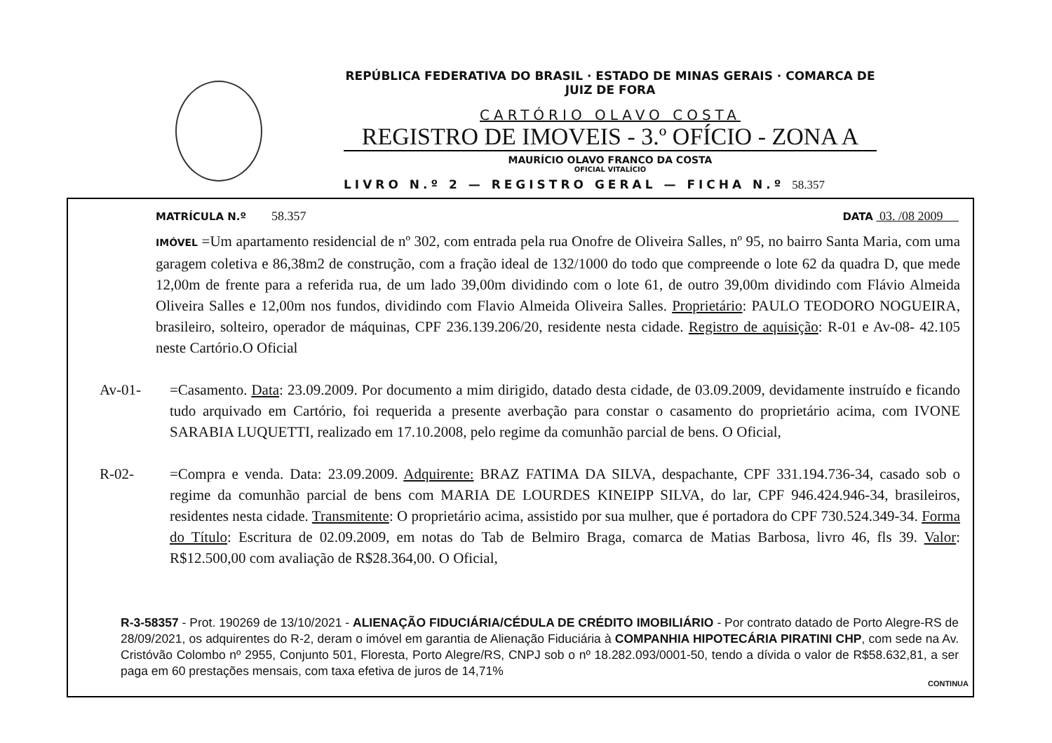REPÚBLICA FEDERATIVA DO BRASIL · ESTADO DE MINAS GERAIS · COMARCA DE JUIZ DE FORA
CARTÓRIO OLAVO COSTA
REGISTRO DE IMOVEIS - 3.º OFÍCIO - ZONA A
MAURÍCIO OLAVO FRANCO DA COSTA
OFICIAL VITALÍCIO
LIVRO N.º 2 — REGISTRO GERAL — FICHA N.º 58.357
MATRÍCULA N.º 58.357 DATA 03. /08 2009
IMÓVEL =Um apartamento residencial de nº 302, com entrada pela rua Onofre de Oliveira Salles, nº 95, no bairro Santa Maria, com uma garagem coletiva e 86,38m2 de construção, com a fração ideal de 132/1000 do todo que compreende o lote 62 da quadra D, que mede 12,00m de frente para a referida rua, de um lado 39,00m dividindo com o lote 61, de outro 39,00m dividindo com Flávio Almeida Oliveira Salles e 12,00m nos fundos, dividindo com Flavio Almeida Oliveira Salles. Proprietário: PAULO TEODORO NOGUEIRA, brasileiro, solteiro, operador de máquinas, CPF 236.139.206/20, residente nesta cidade. Registro de aquisição: R-01 e Av-08- 42.105 neste Cartório.O Oficial
Av-01- =Casamento. Data: 23.09.2009. Por documento a mim dirigido, datado desta cidade, de 03.09.2009, devidamente instruído e ficando tudo arquivado em Cartório, foi requerida a presente averbação para constar o casamento do proprietário acima, com IVONE SARABIA LUQUETTI, realizado em 17.10.2008, pelo regime da comunhão parcial de bens. O Oficial,
R-02- =Compra e venda. Data: 23.09.2009. Adquirente: BRAZ FATIMA DA SILVA, despachante, CPF 331.194.736-34, casado sob o regime da comunhão parcial de bens com MARIA DE LOURDES KINEIPP SILVA, do lar, CPF 946.424.946-34, brasileiros, residentes nesta cidade. Transmitente: O proprietário acima, assistido por sua mulher, que é portadora do CPF 730.524.349-34. Forma do Título: Escritura de 02.09.2009, em notas do Tab de Belmiro Braga, comarca de Matias Barbosa, livro 46, fls 39. Valor: R$12.500,00 com avaliação de R$28.364,00. O Oficial,
R-3-58357 - Prot. 190269 de 13/10/2021 - ALIENAÇÃO FIDUCIÁRIA/CÉDULA DE CRÉDITO IMOBILIÁRIO - Por contrato datado de Porto Alegre-RS de 28/09/2021, os adquirentes do R-2, deram o imóvel em garantia de Alienação Fiduciária à COMPANHIA HIPOTECÁRIA PIRATINI CHP, com sede na Av. Cristóvão Colombo nº 2955, Conjunto 501, Floresta, Porto Alegre/RS, CNPJ sob o nº 18.282.093/0001-50, tendo a dívida o valor de R$58.632,81, a ser paga em 60 prestações mensais, com taxa efetiva de juros de 14,71%
CONTINUA